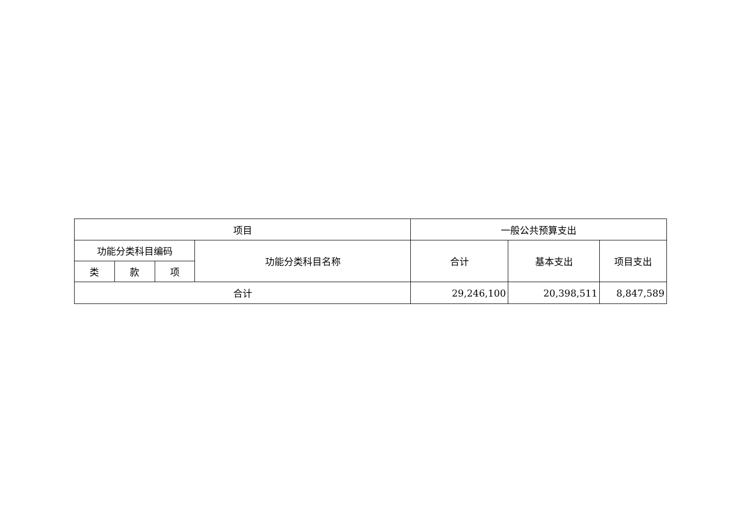| 项目 | | | | 一般公共预算支出 | | |
| --- | --- | --- | --- | --- | --- | --- |
| 功能分类科目编码 | | | 功能分类科目名称 | 合计 | 基本支出 | 项目支出 |
| 类 | 款 | 项 | | | | |
| 合计 | | | | 29,246,100 | 20,398,511 | 8,847,589 |